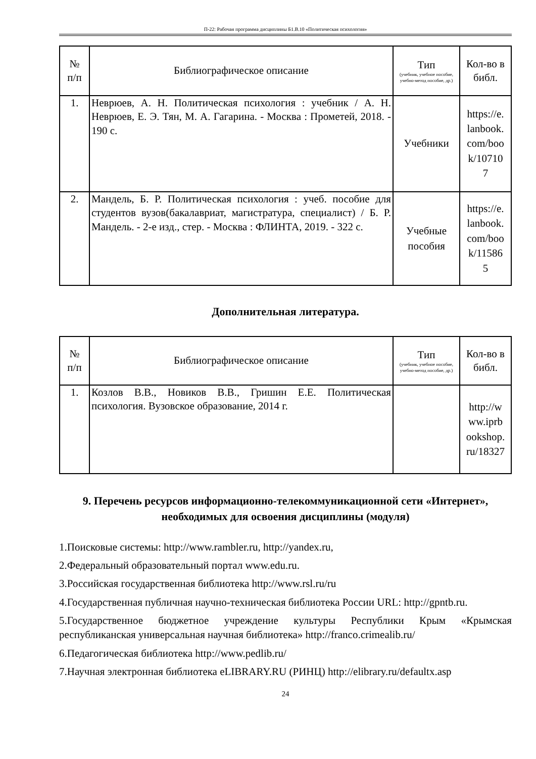П-22: Рабочая программа дисциплины Б1.В.10 «Политическая психология»
| № п/п | Библиографическое описание | Тип (учебник, учебное пособие, учебно-метод пособие, др.) | Кол-во в библ. |
| --- | --- | --- | --- |
| 1. | Неврюев, А. Н. Политическая психология : учебник / А. Н. Неврюев, Е. Э. Тян, М. А. Гагарина. - Москва : Прометей, 2018. - 190 с. | Учебники | https://e. lanbook. com/boo k/10710 7 |
| 2. | Мандель, Б. Р. Политическая психология : учеб. пособие для студентов вузов(бакалавриат, магистратура, специалист) / Б. Р. Мандель. - 2-е изд., стер. - Москва : ФЛИНТА, 2019. - 322 с. | Учебные пособия | https://e. lanbook. com/boo k/11586 5 |
Дополнительная литература.
| № п/п | Библиографическое описание | Тип (учебник, учебное пособие, учебно-метод пособие, др.) | Кол-во в библ. |
| --- | --- | --- | --- |
| 1. | Козлов В.В., Новиков В.В., Гришин Е.Е. Политическая психология. Вузовское образование, 2014 г. | | http://w ww.iprb ookshop. ru/18327 |
9. Перечень ресурсов информационно-телекоммуникационной сети «Интернет», необходимых для освоения дисциплины (модуля)
1.Поисковые системы: http://www.rambler.ru, http://yandex.ru,
2.Федеральный образовательный портал www.edu.ru.
3.Российская государственная библиотека http://www.rsl.ru/ru
4.Государственная публичная научно-техническая библиотека России URL: http://gpntb.ru.
5.Государственное бюджетное учреждение культуры Республики Крым «Крымская республиканская универсальная научная библиотека» http://franco.crimealib.ru/
6.Педагогическая библиотека http://www.pedlib.ru/
7.Научная электронная библиотека eLIBRARY.RU (РИНЦ) http://elibrary.ru/defaultx.asp
24